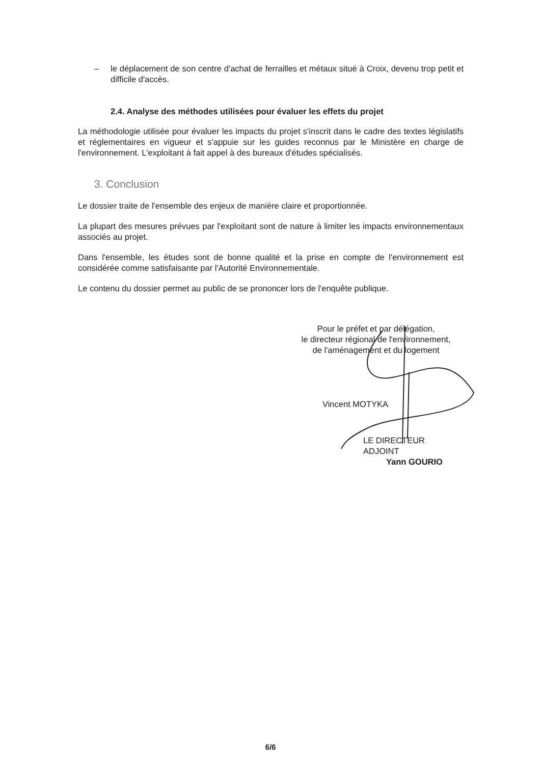– le déplacement de son centre d'achat de ferrailles et métaux situé à Croix, devenu trop petit et difficile d'accès.
2.4. Analyse des méthodes utilisées pour évaluer les effets du projet
La méthodologie utilisée pour évaluer les impacts du projet s'inscrit dans le cadre des textes législatifs et réglementaires en vigueur et s'appuie sur les guides reconnus par le Ministère en charge de l'environnement. L'exploitant à fait appel à des bureaux d'études spécialisés.
3. Conclusion
Le dossier traite de l'ensemble des enjeux de manière claire et proportionnée.
La plupart des mesures prévues par l'exploitant sont de nature à limiter les impacts environnementaux associés au projet.
Dans l'ensemble, les études sont de bonne qualité et la prise en compte de l'environnement est considérée comme satisfaisante par l'Autorité Environnementale.
Le contenu du dossier permet au public de se prononcer lors de l'enquête publique.
Pour le préfet et par délégation,
le directeur régional de l'environnement,
de l'aménagement et du logement
Vincent MOTYKA
LE DIRECTEUR ADJOINT
Yann GOURIO
6/6